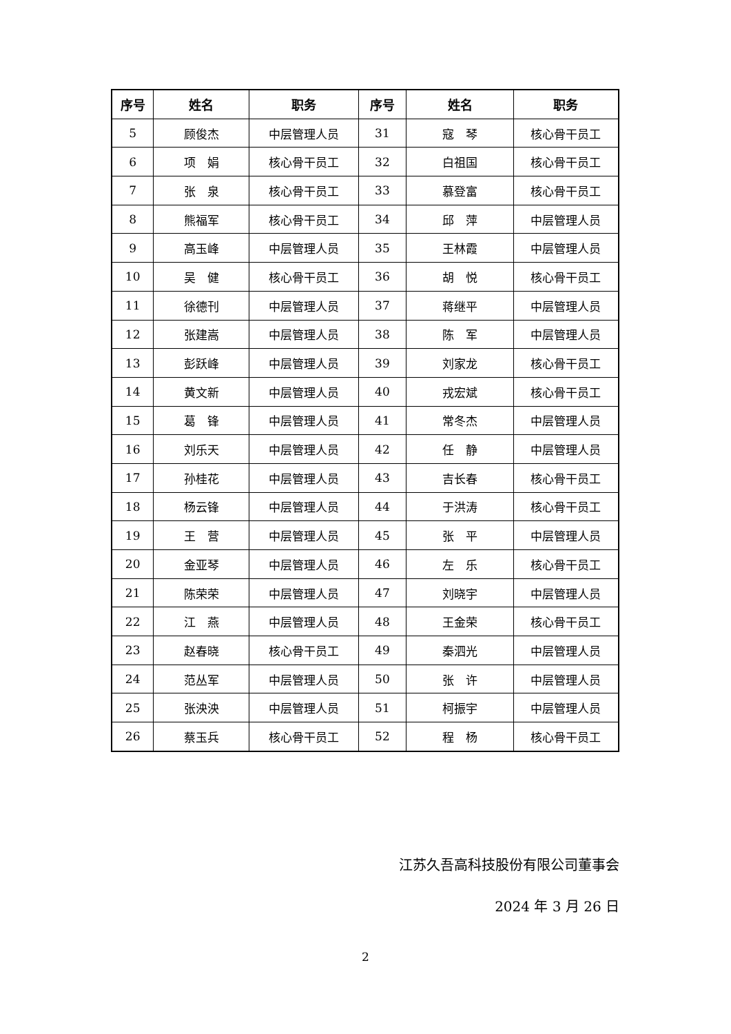| 序号 | 姓名 | 职务 | 序号 | 姓名 | 职务 |
| --- | --- | --- | --- | --- | --- |
| 5 | 顾俊杰 | 中层管理人员 | 31 | 寇 琴 | 核心骨干员工 |
| 6 | 项 娟 | 核心骨干员工 | 32 | 白祖国 | 核心骨干员工 |
| 7 | 张 泉 | 核心骨干员工 | 33 | 慕登富 | 核心骨干员工 |
| 8 | 熊福军 | 核心骨干员工 | 34 | 邱 萍 | 中层管理人员 |
| 9 | 高玉峰 | 中层管理人员 | 35 | 王林霞 | 中层管理人员 |
| 10 | 吴 健 | 核心骨干员工 | 36 | 胡 悦 | 核心骨干员工 |
| 11 | 徐德刊 | 中层管理人员 | 37 | 蒋继平 | 中层管理人员 |
| 12 | 张建嵩 | 中层管理人员 | 38 | 陈 军 | 中层管理人员 |
| 13 | 彭跃峰 | 中层管理人员 | 39 | 刘家龙 | 核心骨干员工 |
| 14 | 黄文新 | 中层管理人员 | 40 | 戎宏斌 | 核心骨干员工 |
| 15 | 葛 锋 | 中层管理人员 | 41 | 常冬杰 | 中层管理人员 |
| 16 | 刘乐天 | 中层管理人员 | 42 | 任 静 | 中层管理人员 |
| 17 | 孙桂花 | 中层管理人员 | 43 | 吉长春 | 核心骨干员工 |
| 18 | 杨云锋 | 中层管理人员 | 44 | 于洪涛 | 核心骨干员工 |
| 19 | 王 营 | 中层管理人员 | 45 | 张 平 | 中层管理人员 |
| 20 | 金亚琴 | 中层管理人员 | 46 | 左 乐 | 核心骨干员工 |
| 21 | 陈荣荣 | 中层管理人员 | 47 | 刘晓宇 | 中层管理人员 |
| 22 | 江 燕 | 中层管理人员 | 48 | 王金荣 | 核心骨干员工 |
| 23 | 赵春晓 | 核心骨干员工 | 49 | 秦泗光 | 中层管理人员 |
| 24 | 范丛军 | 中层管理人员 | 50 | 张 许 | 中层管理人员 |
| 25 | 张泱泱 | 中层管理人员 | 51 | 柯振宇 | 中层管理人员 |
| 26 | 蔡玉兵 | 核心骨干员工 | 52 | 程 杨 | 核心骨干员工 |
江苏久吾高科技股份有限公司董事会
2024 年 3 月 26 日
2